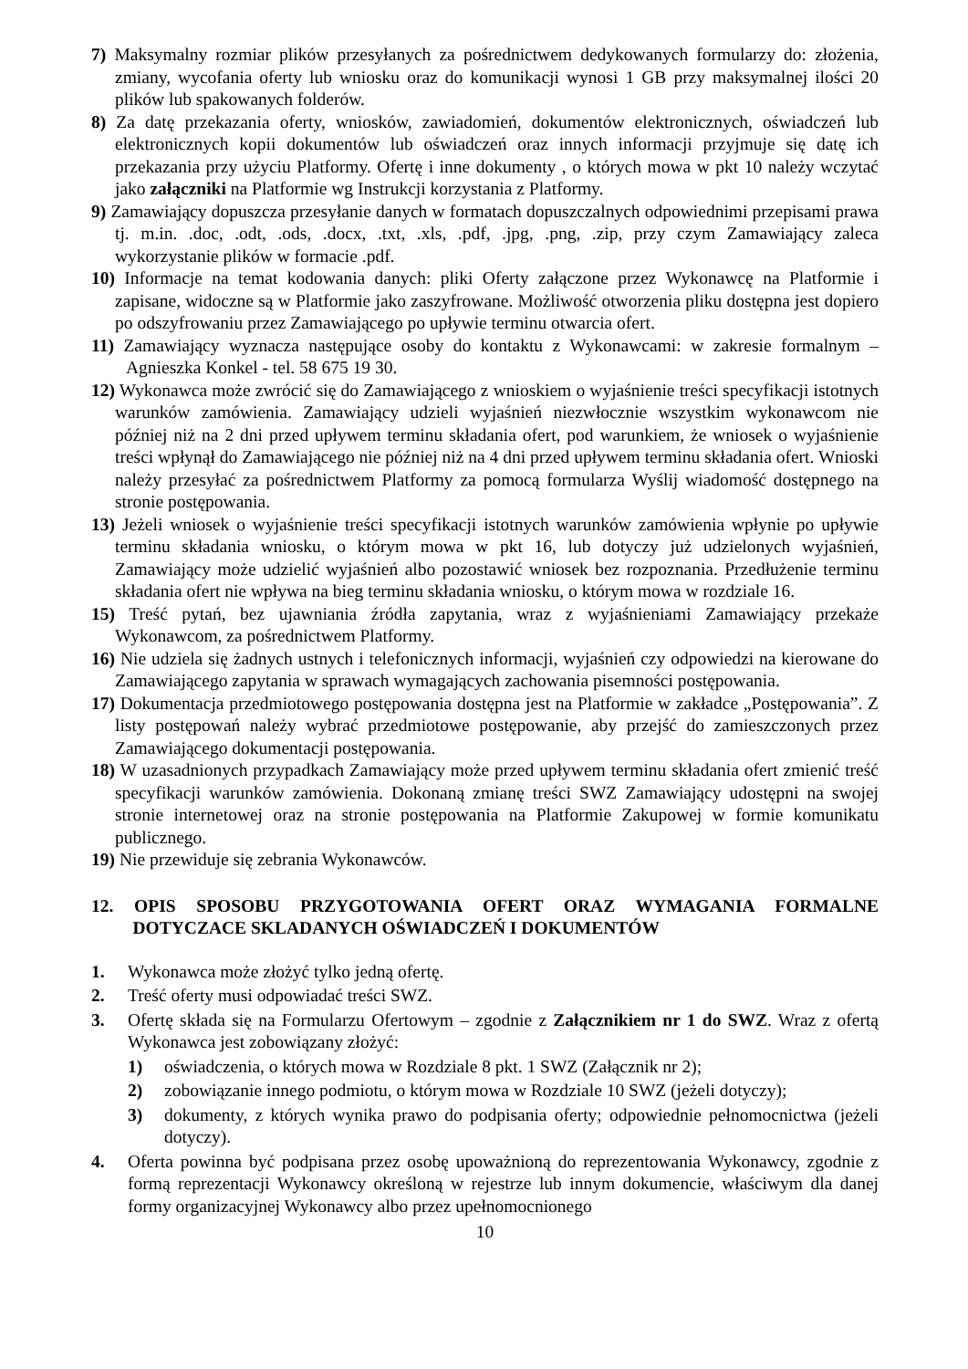7) Maksymalny rozmiar plików przesyłanych za pośrednictwem dedykowanych formularzy do: złożenia, zmiany, wycofania oferty lub wniosku oraz do komunikacji wynosi 1 GB przy maksymalnej ilości 20 plików lub spakowanych folderów.
8) Za datę przekazania oferty, wniosków, zawiadomień, dokumentów elektronicznych, oświadczeń lub elektronicznych kopii dokumentów lub oświadczeń oraz innych informacji przyjmuje się datę ich przekazania przy użyciu Platformy. Ofertę i inne dokumenty , o których mowa w pkt 10 należy wczytać jako załączniki na Platformie wg Instrukcji korzystania z Platformy.
9) Zamawiający dopuszcza przesyłanie danych w formatach dopuszczalnych odpowiednimi przepisami prawa tj. m.in. .doc, .odt, .ods, .docx, .txt, .xls, .pdf, .jpg, .png, .zip, przy czym Zamawiający zaleca wykorzystanie plików w formacie .pdf.
10) Informacje na temat kodowania danych: pliki Oferty załączone przez Wykonawcę na Platformie i zapisane, widoczne są w Platformie jako zaszyfrowane. Możliwość otworzenia pliku dostępna jest dopiero po odszyfrowaniu przez Zamawiającego po upływie terminu otwarcia ofert.
11) Zamawiający wyznacza następujące osoby do kontaktu z Wykonawcami: w zakresie formalnym – Agnieszka Konkel - tel. 58 675 19 30.
12) Wykonawca może zwrócić się do Zamawiającego z wnioskiem o wyjaśnienie treści specyfikacji istotnych warunków zamówienia. Zamawiający udzieli wyjaśnień niezwłocznie wszystkim wykonawcom nie później niż na 2 dni przed upływem terminu składania ofert, pod warunkiem, że wniosek o wyjaśnienie treści wpłynął do Zamawiającego nie później niż na 4 dni przed upływem terminu składania ofert. Wnioski należy przesyłać za pośrednictwem Platformy za pomocą formularza Wyślij wiadomość dostępnego na stronie postępowania.
13) Jeżeli wniosek o wyjaśnienie treści specyfikacji istotnych warunków zamówienia wpłynie po upływie terminu składania wniosku, o którym mowa w pkt 16, lub dotyczy już udzielonych wyjaśnień, Zamawiający może udzielić wyjaśnień albo pozostawić wniosek bez rozpoznania. Przedłużenie terminu składania ofert nie wpływa na bieg terminu składania wniosku, o którym mowa w rozdziale 16.
15) Treść pytań, bez ujawniania źródła zapytania, wraz z wyjaśnieniami Zamawiający przekaże Wykonawcom, za pośrednictwem Platformy.
16) Nie udziela się żadnych ustnych i telefonicznych informacji, wyjaśnień czy odpowiedzi na kierowane do Zamawiającego zapytania w sprawach wymagających zachowania pisemności postępowania.
17) Dokumentacja przedmiotowego postępowania dostępna jest na Platformie w zakładce „Postępowania”. Z listy postępowań należy wybrać przedmiotowe postępowanie, aby przejść do zamieszczonych przez Zamawiającego dokumentacji postępowania.
18) W uzasadnionych przypadkach Zamawiający może przed upływem terminu składania ofert zmienić treść specyfikacji warunków zamówienia. Dokonaną zmianę treści SWZ Zamawiający udostępni na swojej stronie internetowej oraz na stronie postępowania na Platformie Zakupowej w formie komunikatu publicznego.
19) Nie przewiduje się zebrania Wykonawców.
12. OPIS SPOSOBU PRZYGOTOWANIA OFERT ORAZ WYMAGANIA FORMALNE DOTYCZACE SKLADANYCH OŚWIADCZEŃ I DOKUMENTÓW
1. Wykonawca może złożyć tylko jedną ofertę.
2. Treść oferty musi odpowiadać treści SWZ.
3. Ofertę składa się na Formularzu Ofertowym – zgodnie z Załącznikiem nr 1 do SWZ. Wraz z ofertą Wykonawca jest zobowiązany złożyć:
1) oświadczenia, o których mowa w Rozdziale 8 pkt. 1 SWZ (Załącznik nr 2);
2) zobowiązanie innego podmiotu, o którym mowa w Rozdziale 10 SWZ (jeżeli dotyczy);
3) dokumenty, z których wynika prawo do podpisania oferty; odpowiednie pełnomocnictwa (jeżeli dotyczy).
4. Oferta powinna być podpisana przez osobę upoważnioną do reprezentowania Wykonawcy, zgodnie z formą reprezentacji Wykonawcy określoną w rejestrze lub innym dokumencie, właściwym dla danej formy organizacyjnej Wykonawcy albo przez upełnomocnionego
10